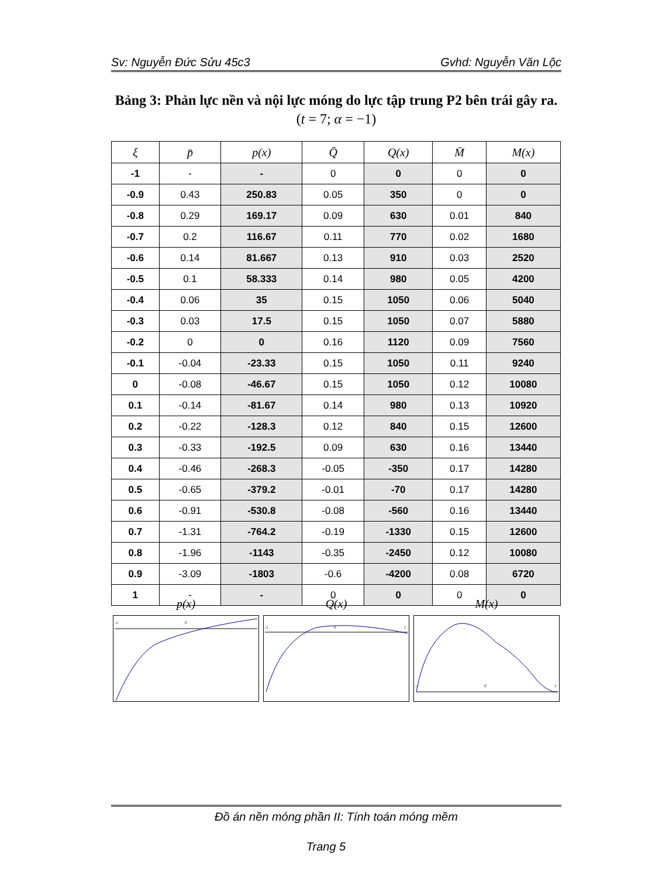Sv: Nguyễn Đức Sửu 45c3 Gvhd: Nguyễn Văn Lộc
Bảng 3: Phản lực nền và nội lực móng do lực tập trung P2 bên trái gây ra. (t = 7; α = −1)
| ξ | p̄ | p(x) | Q̄ | Q(x) | M̄ | M(x) |
| --- | --- | --- | --- | --- | --- | --- |
| -1 | - | - | 0 | 0 | 0 | 0 |
| -0.9 | 0.43 | 250.83 | 0.05 | 350 | 0 | 0 |
| -0.8 | 0.29 | 169.17 | 0.09 | 630 | 0.01 | 840 |
| -0.7 | 0.2 | 116.67 | 0.11 | 770 | 0.02 | 1680 |
| -0.6 | 0.14 | 81.667 | 0.13 | 910 | 0.03 | 2520 |
| -0.5 | 0.1 | 58.333 | 0.14 | 980 | 0.05 | 4200 |
| -0.4 | 0.06 | 35 | 0.15 | 1050 | 0.06 | 5040 |
| -0.3 | 0.03 | 17.5 | 0.15 | 1050 | 0.07 | 5880 |
| -0.2 | 0 | 0 | 0.16 | 1120 | 0.09 | 7560 |
| -0.1 | -0.04 | -23.33 | 0.15 | 1050 | 0.11 | 9240 |
| 0 | -0.08 | -46.67 | 0.15 | 1050 | 0.12 | 10080 |
| 0.1 | -0.14 | -81.67 | 0.14 | 980 | 0.13 | 10920 |
| 0.2 | -0.22 | -128.3 | 0.12 | 840 | 0.15 | 12600 |
| 0.3 | -0.33 | -192.5 | 0.09 | 630 | 0.16 | 13440 |
| 0.4 | -0.46 | -268.3 | -0.05 | -350 | 0.17 | 14280 |
| 0.5 | -0.65 | -379.2 | -0.01 | -70 | 0.17 | 14280 |
| 0.6 | -0.91 | -530.8 | -0.08 | -560 | 0.16 | 13440 |
| 0.7 | -1.31 | -764.2 | -0.19 | -1330 | 0.15 | 12600 |
| 0.8 | -1.96 | -1143 | -0.35 | -2450 | 0.12 | 10080 |
| 0.9 | -3.09 | -1803 | -0.6 | -4200 | 0.08 | 6720 |
| 1 | - | - | 0 | 0 | 0 | 0 |
p(x)
-1
0
Q(x)
-1
0
1
M(x)
-1
0
1
Đồ án nền móng phần II: Tính toán móng mềm
Trang 5